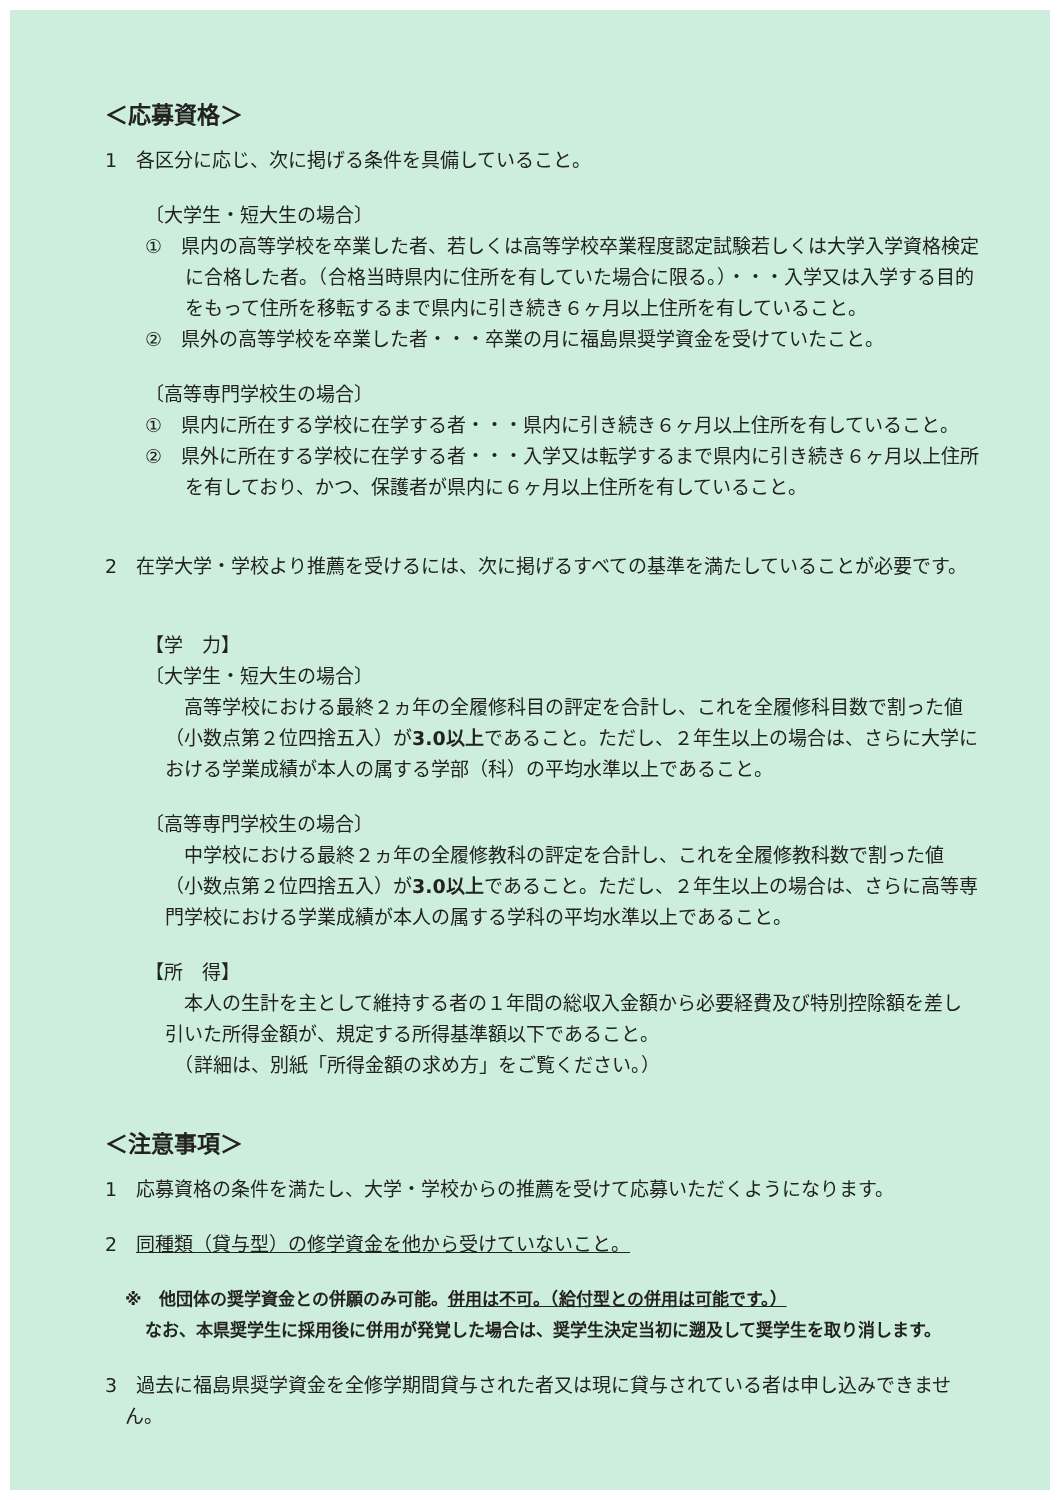＜応募資格＞
1　各区分に応じ、次に掲げる条件を具備していること。
〔大学生・短大生の場合〕
①　県内の高等学校を卒業した者、若しくは高等学校卒業程度認定試験若しくは大学入学資格検定に合格した者。（合格当時県内に住所を有していた場合に限る。）・・・入学又は入学する目的をもって住所を移転するまで県内に引き続き６ヶ月以上住所を有していること。
②　県外の高等学校を卒業した者・・・卒業の月に福島県奨学資金を受けていたこと。
〔高等専門学校生の場合〕
①　県内に所在する学校に在学する者・・・県内に引き続き６ヶ月以上住所を有していること。
②　県外に所在する学校に在学する者・・・入学又は転学するまで県内に引き続き６ヶ月以上住所を有しており、かつ、保護者が県内に６ヶ月以上住所を有していること。
2　在学大学・学校より推薦を受けるには、次に掲げるすべての基準を満たしていることが必要です。
【学　力】
〔大学生・短大生の場合〕
　高等学校における最終２ヵ年の全履修科目の評定を合計し、これを全履修科目数で割った値（小数点第２位四捨五入）が3.0以上であること。ただし、２年生以上の場合は、さらに大学における学業成績が本人の属する学部（科）の平均水準以上であること。
〔高等専門学校生の場合〕
　中学校における最終２ヵ年の全履修教科の評定を合計し、これを全履修教科数で割った値（小数点第２位四捨五入）が3.0以上であること。ただし、２年生以上の場合は、さらに高等専門学校における学業成績が本人の属する学科の平均水準以上であること。
【所　得】
　本人の生計を主として維持する者の１年間の総収入金額から必要経費及び特別控除額を差し引いた所得金額が、規定する所得基準額以下であること。
　（詳細は、別紙「所得金額の求め方」をご覧ください。）
＜注意事項＞
1　応募資格の条件を満たし、大学・学校からの推薦を受けて応募いただくようになります。
2　同種類（貸与型）の修学資金を他から受けていないこと。
※　他団体の奨学資金との併願のみ可能。併用は不可。（給付型との併用は可能です。）
なお、本県奨学生に採用後に併用が発覚した場合は、奨学生決定当初に遡及して奨学生を取り消します。
3　過去に福島県奨学資金を全修学期間貸与された者又は現に貸与されている者は申し込みできません。